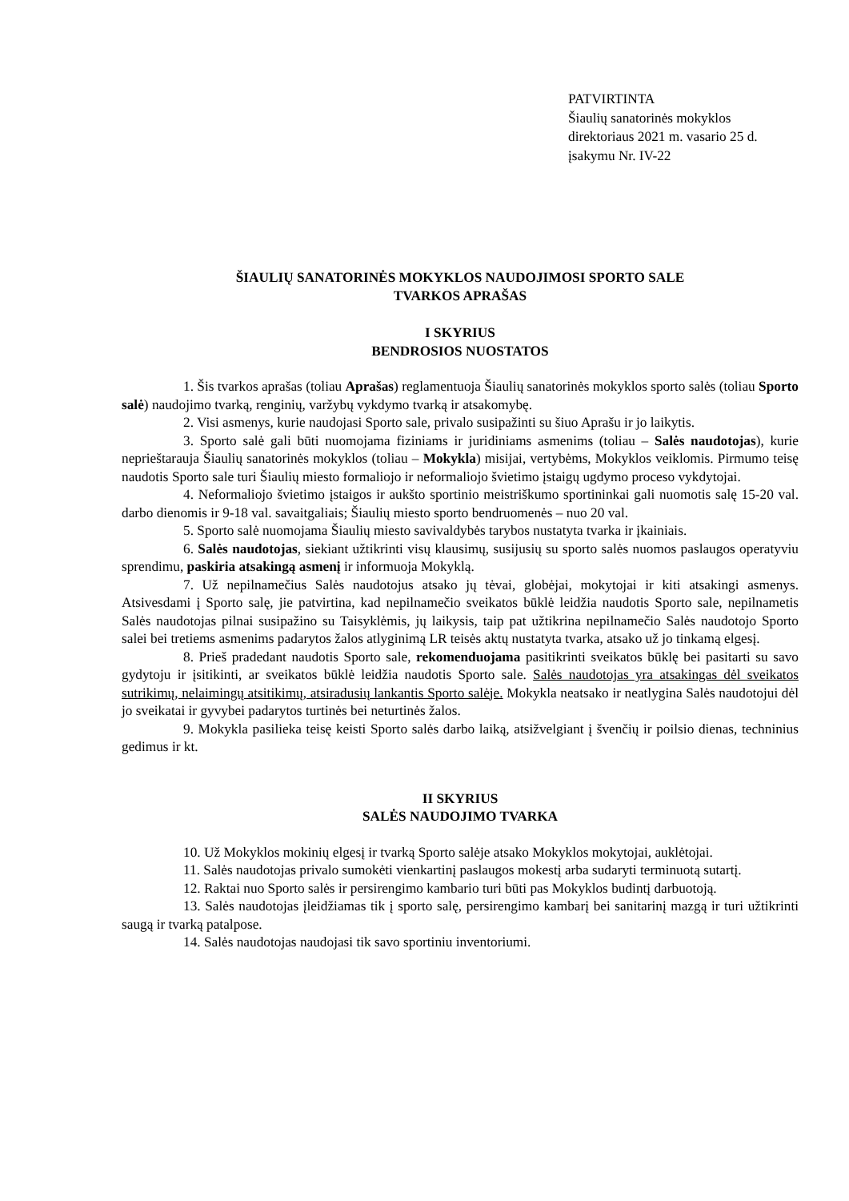PATVIRTINTA
Šiaulių sanatorinės mokyklos
direktoriaus 2021 m. vasario 25 d.
įsakymu Nr. IV-22
ŠIAULIŲ SANATORINĖS MOKYKLOS NAUDOJIMOSI SPORTO SALE
TVARKOS APRAŠAS
I SKYRIUS
BENDROSIOS NUOSTATOS
1. Šis tvarkos aprašas (toliau Aprašas) reglamentuoja Šiaulių sanatorinės mokyklos sporto salės (toliau Sporto salė) naudojimo tvarką, renginių, varžybų vykdymo tvarką ir atsakomybę.
2. Visi asmenys, kurie naudojasi Sporto sale, privalo susipažinti su šiuo Aprašu ir jo laikytis.
3. Sporto salė gali būti nuomojama fiziniams ir juridiniams asmenims (toliau – Salės naudotojas), kurie neprieštarauja Šiaulių sanatorinės mokyklos (toliau – Mokykla) misijai, vertybėms, Mokyklos veiklomis. Pirmumo teisę naudotis Sporto sale turi Šiaulių miesto formaliojo ir neformaliojo švietimo įstaigų ugdymo proceso vykdytojai.
4. Neformaliojo švietimo įstaigos ir aukšto sportinio meistriškumo sportininkai gali nuomotis salę 15-20 val. darbo dienomis ir 9-18 val. savaitgaliais; Šiaulių miesto sporto bendruomenės – nuo 20 val.
5. Sporto salė nuomojama Šiaulių miesto savivaldybės tarybos nustatyta tvarka ir įkainiais.
6. Salės naudotojas, siekiant užtikrinti visų klausimų, susijusių su sporto salės nuomos paslaugos operatyviu sprendimu, paskiria atsakingą asmenį ir informuoja Mokyklą.
7. Už nepilnamečius Salės naudotojus atsako jų tėvai, globėjai, mokytojai ir kiti atsakingi asmenys. Atsivesdami į Sporto salę, jie patvirtina, kad nepilnamečio sveikatos būklė leidžia naudotis Sporto sale, nepilnametis Salės naudotojas pilnai susipažino su Taisyklėmis, jų laikysis, taip pat užtikrina nepilnamečio Salės naudotojo Sporto salei bei tretiems asmenims padarytos žalos atlyginimą LR teisės aktų nustatyta tvarka, atsako už jo tinkamą elgesį.
8. Prieš pradedant naudotis Sporto sale, rekomenduojama pasitikrinti sveikatos būklę bei pasitarti su savo gydytoju ir įsitikinti, ar sveikatos būklė leidžia naudotis Sporto sale. Salės naudotojas yra atsakingas dėl sveikatos sutrikimų, nelaimingų atsitikimų, atsiradusių lankantis Sporto salėje. Mokykla neatsako ir neatlygina Salės naudotojui dėl jo sveikatai ir gyvybei padarytos turtinės bei neturtinės žalos.
9. Mokykla pasilieka teisę keisti Sporto salės darbo laiką, atsižvelgiant į švenčių ir poilsio dienas, techninius gedimus ir kt.
II SKYRIUS
SALĖS NAUDOJIMO TVARKA
10. Už Mokyklos mokinių elgesį ir tvarką Sporto salėje atsako Mokyklos mokytojai, auklėtojai.
11. Salės naudotojas privalo sumokėti vienkartinį paslaugos mokestį arba sudaryti terminuotą sutartį.
12. Raktai nuo Sporto salės ir persirengimo kambario turi būti pas Mokyklos budintį darbuotoją.
13. Salės naudotojas įleidžiamas tik į sporto salę, persirengimo kambarį bei sanitarinį mazgą ir turi užtikrinti saugą ir tvarką patalpose.
14. Salės naudotojas naudojasi tik savo sportiniu inventoriumi.